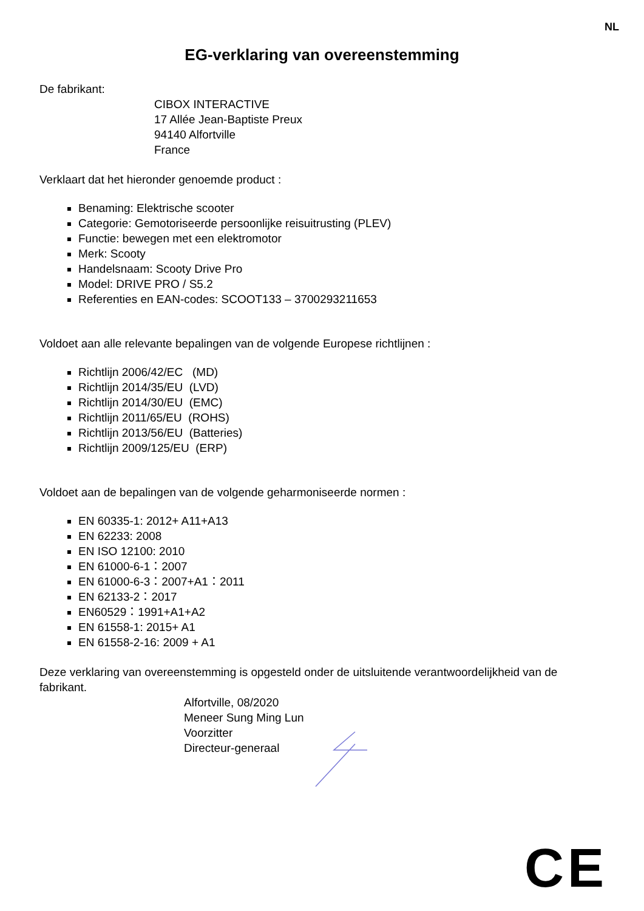NL
EG-verklaring van overeenstemming
De fabrikant:
CIBOX INTERACTIVE
17 Allée Jean-Baptiste Preux
94140 Alfortville
France
Verklaart dat het hieronder genoemde product :
Benaming: Elektrische scooter
Categorie: Gemotoriseerde persoonlijke reisuitrusting (PLEV)
Functie: bewegen met een elektromotor
Merk: Scooty
Handelsnaam: Scooty Drive Pro
Model: DRIVE PRO / S5.2
Referenties en EAN-codes: SCOOT133 – 3700293211653
Voldoet aan alle relevante bepalingen van de volgende Europese richtlijnen :
Richtlijn 2006/42/EC (MD)
Richtlijn 2014/35/EU (LVD)
Richtlijn 2014/30/EU (EMC)
Richtlijn 2011/65/EU (ROHS)
Richtlijn 2013/56/EU (Batteries)
Richtlijn 2009/125/EU (ERP)
Voldoet aan de bepalingen van de volgende geharmoniseerde normen :
EN 60335-1: 2012+ A11+A13
EN 62233: 2008
EN ISO 12100: 2010
EN 61000-6-1：2007
EN 61000-6-3：2007+A1：2011
EN 62133-2：2017
EN60529：1991+A1+A2
EN 61558-1: 2015+ A1
EN 61558-2-16: 2009 + A1
Deze verklaring van overeenstemming is opgesteld onder de uitsluitende verantwoordelijkheid van de fabrikant.
Alfortville, 08/2020
Meneer Sung Ming Lun
Voorzitter
Directeur-generaal
CE